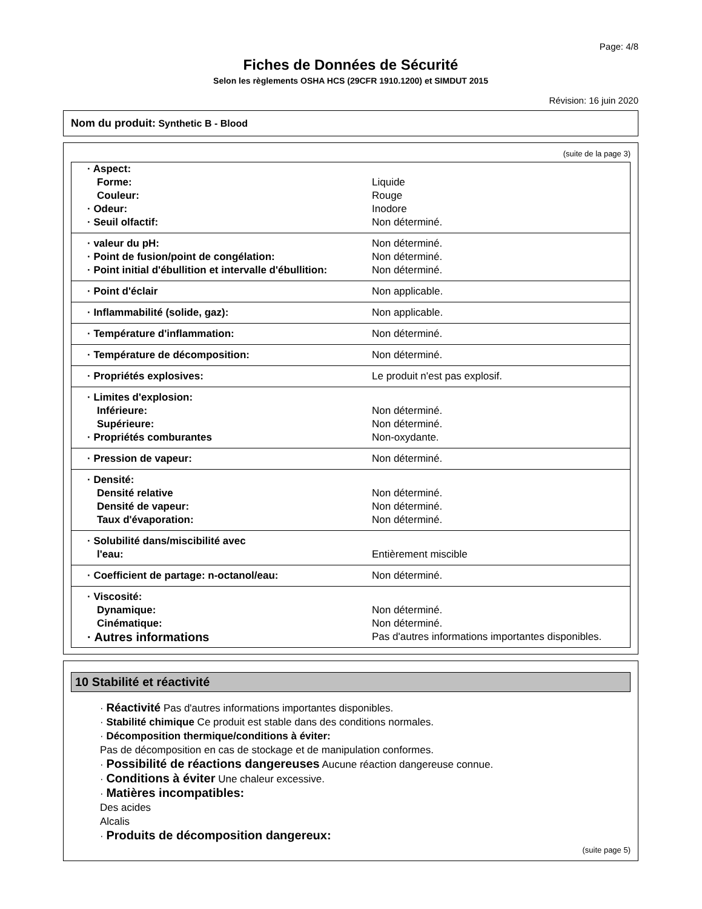Page: 4/8
Fiches de Données de Sécurité
Selon les règlements OSHA HCS (29CFR 1910.1200) et SIMDUT 2015
Révision: 16 juin 2020
Nom du produit: Synthetic B - Blood
(suite de la page 3)
| · Aspect: | |
| Forme: | Liquide |
| Couleur: | Rouge |
| · Odeur: | Inodore |
| · Seuil olfactif: | Non déterminé. |
| · valeur du pH: | Non déterminé. |
| · Point de fusion/point de congélation: | Non déterminé. |
| · Point initial d'ébullition et intervalle d'ébullition: | Non déterminé. |
| · Point d'éclair | Non applicable. |
| · Inflammabilité (solide, gaz): | Non applicable. |
| · Température d'inflammation: | Non déterminé. |
| · Température de décomposition: | Non déterminé. |
| · Propriétés explosives: | Le produit n'est pas explosif. |
| · Limites d'explosion: | |
| Inférieure: | Non déterminé. |
| Supérieure: | Non déterminé. |
| · Propriétés comburantes | Non-oxydante. |
| · Pression de vapeur: | Non déterminé. |
| · Densité: | |
| Densité relative | Non déterminé. |
| Densité de vapeur: | Non déterminé. |
| Taux d'évaporation: | Non déterminé. |
| · Solubilité dans/miscibilité avec | |
| l'eau: | Entièrement miscible |
| · Coefficient de partage: n-octanol/eau: | Non déterminé. |
| · Viscosité: | |
| Dynamique: | Non déterminé. |
| Cinématique: | Non déterminé. |
| · Autres informations | Pas d'autres informations importantes disponibles. |
10 Stabilité et réactivité
· Réactivité Pas d'autres informations importantes disponibles.
· Stabilité chimique Ce produit est stable dans des conditions normales.
· Décomposition thermique/conditions à éviter:
Pas de décomposition en cas de stockage et de manipulation conformes.
· Possibilité de réactions dangereuses Aucune réaction dangereuse connue.
· Conditions à éviter Une chaleur excessive.
· Matières incompatibles:
Des acides
Alcalis
· Produits de décomposition dangereux:
(suite page 5)